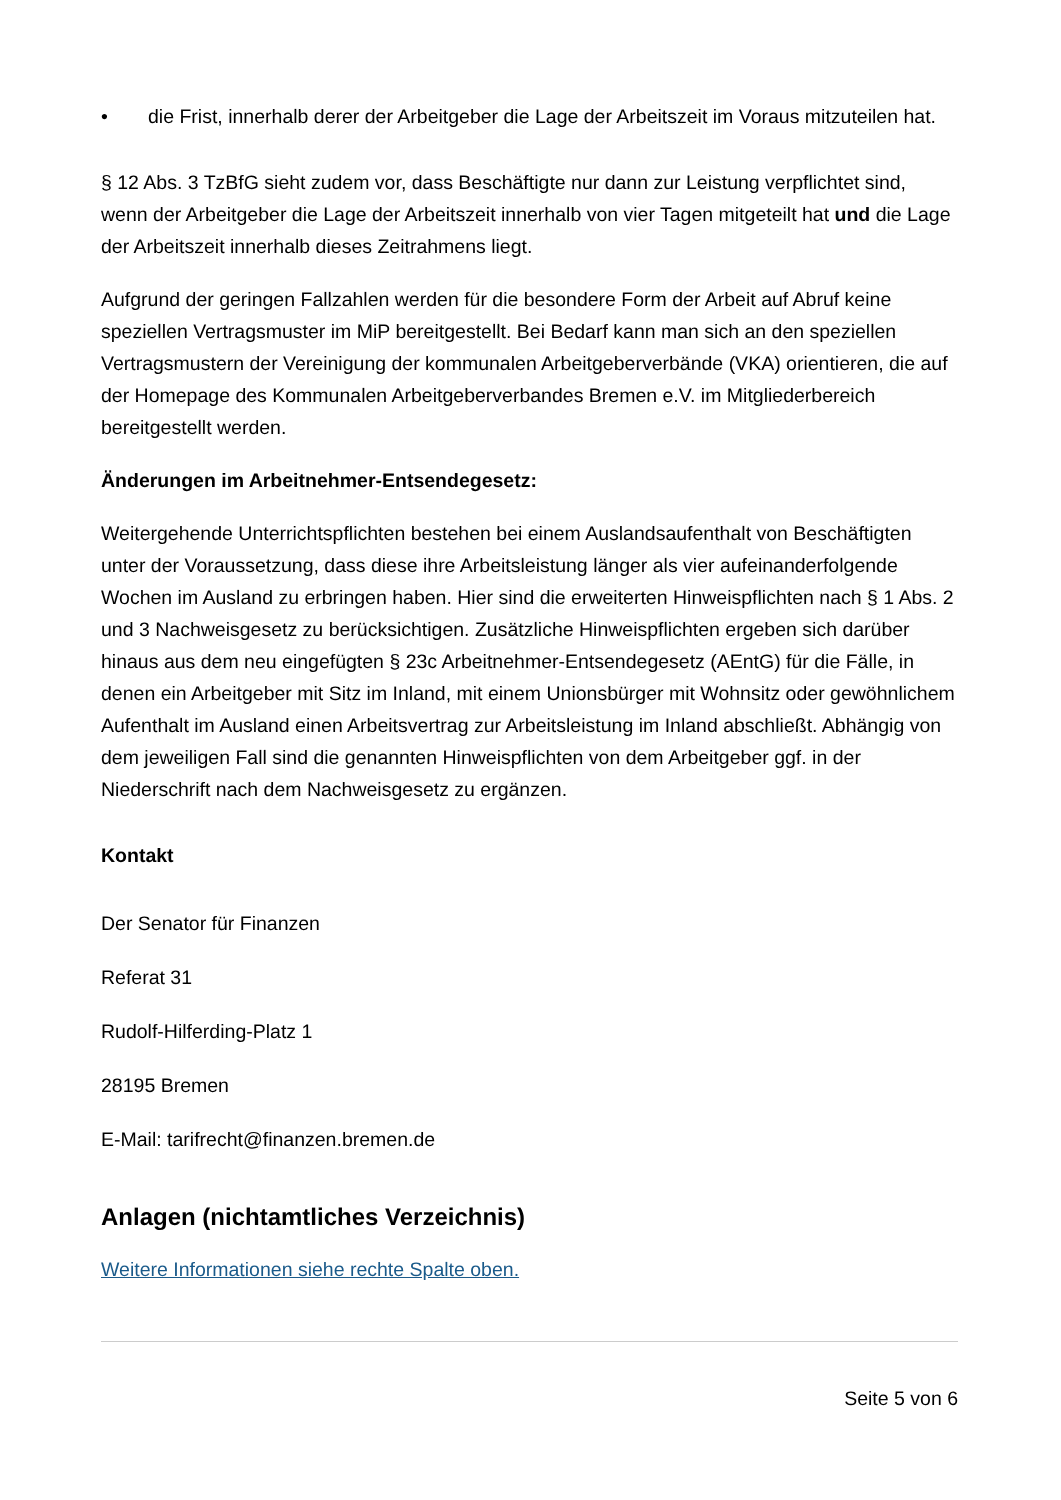• die Frist, innerhalb derer der Arbeitgeber die Lage der Arbeitszeit im Voraus mitzuteilen hat.
§ 12 Abs. 3 TzBfG sieht zudem vor, dass Beschäftigte nur dann zur Leistung verpflichtet sind, wenn der Arbeitgeber die Lage der Arbeitszeit innerhalb von vier Tagen mitgeteilt hat und die Lage der Arbeitszeit innerhalb dieses Zeitrahmens liegt.
Aufgrund der geringen Fallzahlen werden für die besondere Form der Arbeit auf Abruf keine speziellen Vertragsmuster im MiP bereitgestellt. Bei Bedarf kann man sich an den speziellen Vertragsmustern der Vereinigung der kommunalen Arbeitgeberverbände (VKA) orientieren, die auf der Homepage des Kommunalen Arbeitgeberverbandes Bremen e.V. im Mitgliederbereich bereitgestellt werden.
Änderungen im Arbeitnehmer-Entsendegesetz:
Weitergehende Unterrichtspflichten bestehen bei einem Auslandsaufenthalt von Beschäftigten unter der Voraussetzung, dass diese ihre Arbeitsleistung länger als vier aufeinanderfolgende Wochen im Ausland zu erbringen haben. Hier sind die erweiterten Hinweispflichten nach § 1 Abs. 2 und 3 Nachweisgesetz zu berücksichtigen. Zusätzliche Hinweispflichten ergeben sich darüber hinaus aus dem neu eingefügten § 23c Arbeitnehmer-Entsendegesetz (AEntG) für die Fälle, in denen ein Arbeitgeber mit Sitz im Inland, mit einem Unionsbürger mit Wohnsitz oder gewöhnlichem Aufenthalt im Ausland einen Arbeitsvertrag zur Arbeitsleistung im Inland abschließt. Abhängig von dem jeweiligen Fall sind die genannten Hinweispflichten von dem Arbeitgeber ggf. in der Niederschrift nach dem Nachweisgesetz zu ergänzen.
Kontakt
Der Senator für Finanzen
Referat 31
Rudolf-Hilferding-Platz 1
28195 Bremen
E-Mail: tarifrecht@finanzen.bremen.de
Anlagen (nichtamtliches Verzeichnis)
Weitere Informationen siehe rechte Spalte oben.
Seite 5 von 6